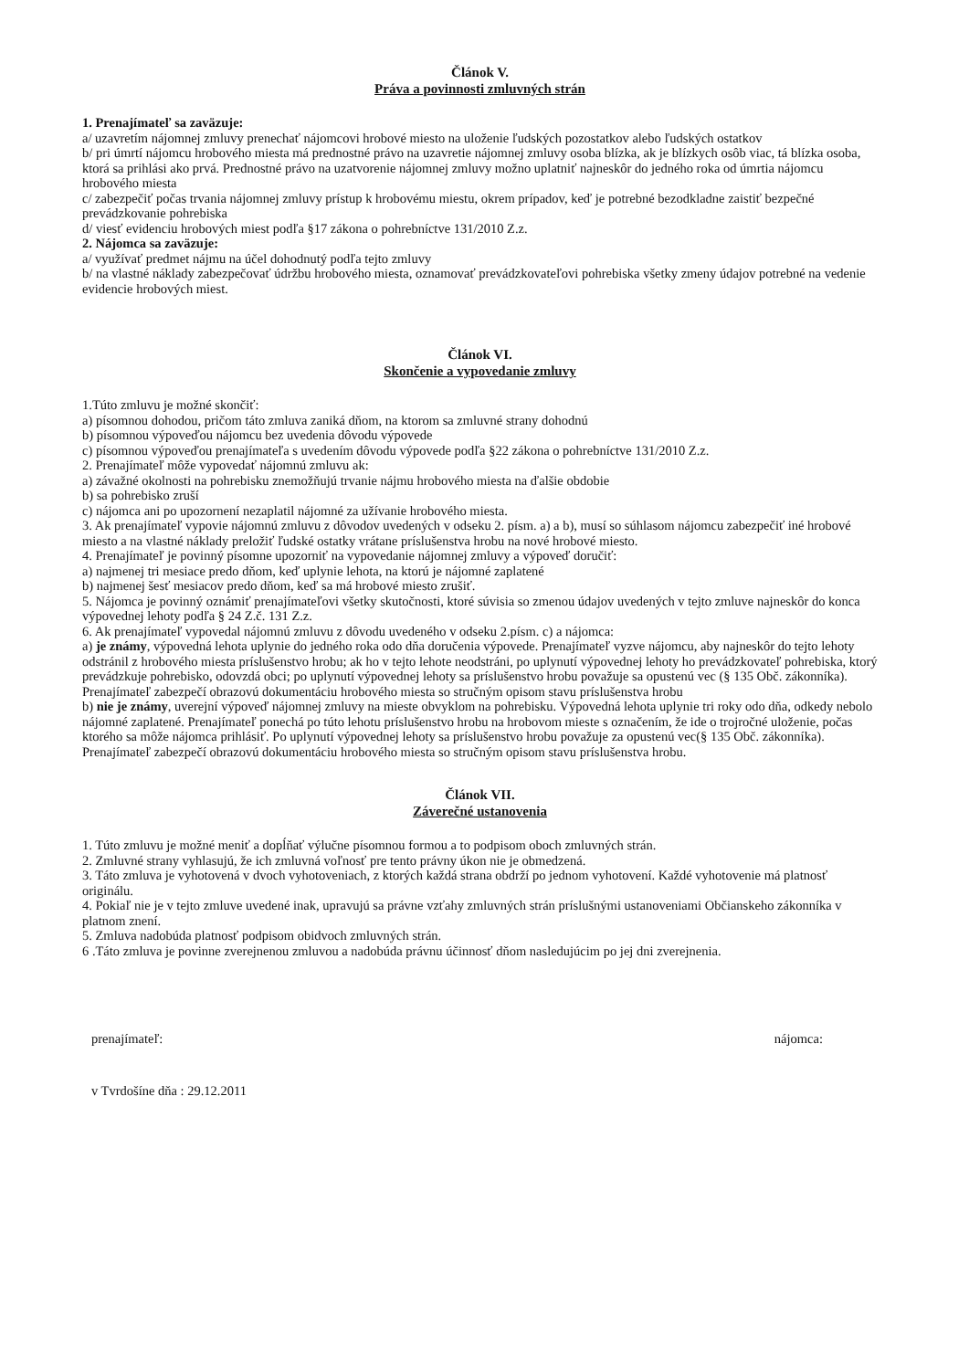Článok V.
Práva a povinnosti zmluvných strán
1. Prenajímateľ sa zaväzuje:
a/ uzavretím nájomnej zmluvy prenechať nájomcovi hrobové miesto na uloženie ľudských pozostatkov alebo ľudských ostatkov
b/ pri úmrtí nájomcu hrobového miesta má prednostné právo na uzavretie nájomnej zmluvy osoba blízka, ak je blízkych osôb viac, tá blízka osoba, ktorá sa prihlási ako prvá. Prednostné právo na uzatvorenie nájomnej zmluvy možno uplatniť najneskôr do jedného roka od úmrtia nájomcu hrobového miesta
c/ zabezpečiť počas trvania nájomnej zmluvy prístup k hrobovému miestu, okrem prípadov, keď je potrebné bezodkladne zaistiť bezpečné prevádzkovanie pohrebiska
d/ viesť evidenciu hrobových miest podľa §17 zákona o pohrebníctve 131/2010 Z.z.
2. Nájomca sa zaväzuje:
a/ využívať predmet nájmu na účel dohodnutý podľa tejto zmluvy
b/ na vlastné náklady zabezpečovať údržbu hrobového miesta, oznamovať prevádzkovateľovi pohrebiska všetky zmeny údajov potrebné na vedenie evidencie hrobových miest.
Článok VI.
Skončenie a vypovedanie zmluvy
1.Túto zmluvu je možné skončiť:
a) písomnou dohodou, pričom táto zmluva zaniká dňom, na ktorom sa zmluvné strany dohodnú
b) písomnou výpoveďou nájomcu bez uvedenia dôvodu výpovede
c) písomnou výpoveďou prenajímateľa s uvedením dôvodu výpovede podľa §22 zákona o pohrebníctve 131/2010 Z.z.
2. Prenajímateľ môže vypovedať nájomnú zmluvu ak:
a) závažné okolnosti na pohrebisku znemožňujú trvanie nájmu hrobového miesta na ďalšie obdobie
b) sa pohrebisko zruší
c) nájomca ani po upozornení nezaplatil nájomné za užívanie hrobového miesta.
3. Ak prenajímateľ vypovie nájomnú zmluvu z dôvodov uvedených v odseku 2. písm. a) a b), musí so súhlasom nájomcu zabezpečiť iné hrobové miesto a na vlastné náklady preložiť ľudské ostatky vrátane príslušenstva hrobu na nové hrobové miesto.
4. Prenajímateľ je povinný písomne upozorniť na vypovedanie nájomnej zmluvy a výpoveď doručiť:
a) najmenej tri mesiace predo dňom, keď uplynie lehota, na ktorú je nájomné zaplatené
b) najmenej šesť mesiacov predo dňom, keď sa má hrobové miesto zrušiť.
5. Nájomca je povinný oznámiť prenajímateľovi všetky skutočnosti, ktoré súvisia so zmenou údajov uvedených v tejto zmluve najneskôr do konca výpovednej lehoty podľa § 24 Z.č. 131 Z.z.
6. Ak prenajímateľ vypovedal nájomnú zmluvu z dôvodu uvedeného v odseku 2.písm. c) a nájomca:
a) je známy, výpovedná lehota uplynie do jedného roka odo dňa doručenia výpovede. Prenajímateľ vyzve nájomcu, aby najneskôr do tejto lehoty odstránil z hrobového miesta príslušenstvo hrobu; ak ho v tejto lehote neodstráni, po uplynutí výpovednej lehoty ho prevádzkovateľ pohrebiska, ktorý prevádzkuje pohrebisko, odovzdá obci; po uplynutí výpovednej lehoty sa príslušenstvo hrobu považuje sa opustenú vec (§ 135 Obč. zákonníka). Prenajímateľ zabezpečí obrazovú dokumentáciu hrobového miesta so stručným opisom stavu príslušenstva hrobu
b) nie je známy, uverejní výpoveď nájomnej zmluvy na mieste obvyklom na pohrebisku. Výpovedná lehota uplynie tri roky odo dňa, odkedy nebolo nájomné zaplatené. Prenajímateľ ponechá po túto lehotu príslušenstvo hrobu na hrobovom mieste s označením, že ide o trojročné uloženie, počas ktorého sa môže nájomca prihlásiť. Po uplynutí výpovednej lehoty sa príslušenstvo hrobu považuje za opustenú vec(§ 135 Obč. zákonníka). Prenajímateľ zabezpečí obrazovú dokumentáciu hrobového miesta so stručným opisom stavu príslušenstva hrobu.
Článok VII.
Záverečné ustanovenia
1. Túto zmluvu je možné meniť a dopĺňať výlučne písomnou formou a to podpisom oboch zmluvných strán.
2. Zmluvné strany vyhlasujú, že ich zmluvná voľnosť pre tento právny úkon nie je obmedzená.
3. Táto zmluva je vyhotovená v dvoch vyhotoveniach, z ktorých každá strana obdrží po jednom vyhotovení. Každé vyhotovenie má platnosť originálu.
4. Pokiaľ nie je v tejto zmluve uvedené inak, upravujú sa právne vzťahy zmluvných strán príslušnými ustanoveniami Občianskeho zákonníka v platnom znení.
5. Zmluva nadobúda platnosť podpisom obidvoch zmluvných strán.
6 .Táto zmluva je povinne zverejnenou zmluvou a nadobúda právnu účinnosť dňom nasledujúcim po jej dni zverejnenia.
prenajímateľ:
v Tvrdošíne dňa : 29.12.2011
nájomca: